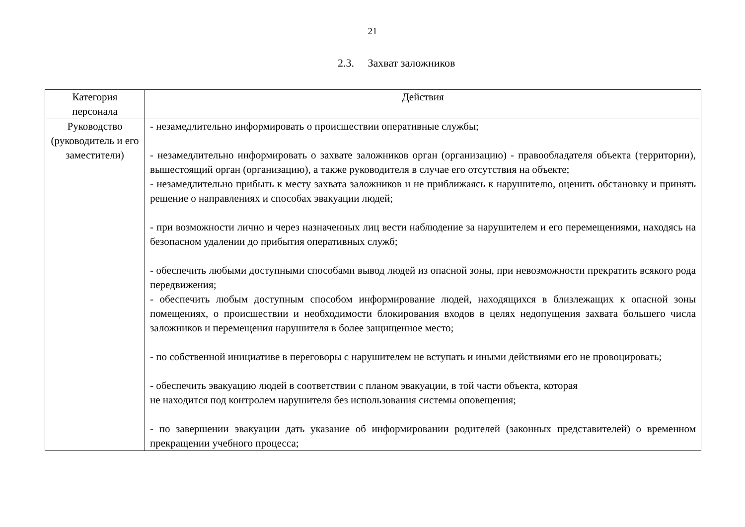21
2.3. Захват заложников
| Категория персонала | Действия |
| --- | --- |
| Руководство (руководитель и его заместители) | - незамедлительно информировать о происшествии оперативные службы; - незамедлительно информировать о захвате заложников орган (организацию) - правообладателя объекта (территории), вышестоящий орган (организацию), а также руководителя в случае его отсутствия на объекте; - незамедлительно прибыть к месту захвата заложников и не приближаясь к нарушителю, оценить обстановку и принять решение о направлениях и способах эвакуации людей; - при возможности лично и через назначенных лиц вести наблюдение за нарушителем и его перемещениями, находясь на безопасном удалении до прибытия оперативных служб; - обеспечить любыми доступными способами вывод людей из опасной зоны, при невозможности прекратить всякого рода передвижения; - обеспечить любым доступным способом информирование людей, находящихся в близлежащих к опасной зоны помещениях, о происшествии и необходимости блокирования входов в целях недопущения захвата большего числа заложников и перемещения нарушителя в более защищенное место; - по собственной инициативе в переговоры с нарушителем не вступать и иными действиями его не провоцировать; - обеспечить эвакуацию людей в соответствии с планом эвакуации, в той части объекта, которая не находится под контролем нарушителя без использования системы оповещения; - по завершении эвакуации дать указание об информировании родителей (законных представителей) о временном прекращении учебного процесса; |